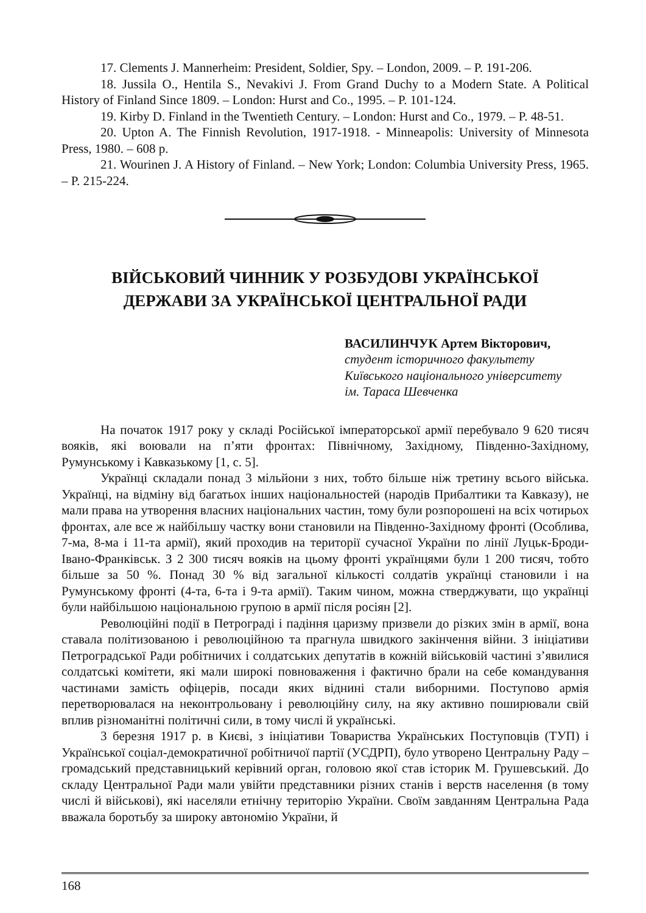17. Clements J. Mannerheim: President, Soldier, Spy. – London, 2009. – P. 191-206.
18. Jussila O., Hentila S., Nevakivi J. From Grand Duchy to a Modern State. A Political History of Finland Since 1809. – London: Hurst and Co., 1995. – P. 101-124.
19. Kirby D. Finland in the Twentieth Century. – London: Hurst and Co., 1979. – P. 48-51.
20. Upton A. The Finnish Revolution, 1917-1918. - Minneapolis: University of Minnesota Press, 1980. – 608 p.
21. Wourinen J. A History of Finland. – New York; London: Columbia University Press, 1965. – P. 215-224.
ВІЙСЬКОВИЙ ЧИННИК У РОЗБУДОВІ УКРАЇНСЬКОЇ
ДЕРЖАВИ ЗА УКРАЇНСЬКОЇ ЦЕНТРАЛЬНОЇ РАДИ
ВАСИЛИНЧУК Артем Вікторович,
студент історичного факультету
Київського національного університету
ім. Тараса Шевченка
На початок 1917 року у складі Російської імператорської армії перебувало 9 620 тисяч вояків, які воювали на п’яти фронтах: Північному, Західному, Південно-Західному, Румунському і Кавказькому [1, с. 5].
Українці складали понад 3 мільйони з них, тобто більше ніж третину всього війська. Українці, на відміну від багатьох інших національностей (народів Прибалтики та Кавказу), не мали права на утворення власних національних частин, тому були розпорошені на всіх чотирьох фронтах, але все ж найбільшу частку вони становили на Південно-Західному фронті (Особлива, 7-ма, 8-ма і 11-та армії), який проходив на території сучасної України по лінії Луцьк-Броди-Івано-Франківськ. З 2 300 тисяч вояків на цьому фронті українцями були 1 200 тисяч, тобто більше за 50 %. Понад 30 % від загальної кількості солдатів українці становили і на Румунському фронті (4-та, 6-та і 9-та армії). Таким чином, можна стверджувати, що українці були найбільшою національною групою в армії після росіян [2].
Революційні події в Петрограді і падіння царизму призвели до різких змін в армії, вона ставала політизованою і революційною та прагнула швидкого закінчення війни. З ініціативи Петроградської Ради робітничих і солдатських депутатів в кожній військовій частині з’явилися солдатські комітети, які мали широкі повноваження і фактично брали на себе командування частинами замість офіцерів, посади яких віднині стали виборними. Поступово армія перетворювалася на неконтрольовану і революційну силу, на яку активно поширювали свій вплив різноманітні політичні сили, в тому числі й українські.
3 березня 1917 р. в Києві, з ініціативи Товариства Українських Поступовців (ТУП) і Української соціал-демократичної робітничої партії (УСДРП), було утворено Центральну Раду – громадський представницький керівний орган, головою якої став історик М. Грушевський. До складу Центральної Ради мали увійти представники різних станів і верств населення (в тому числі й військові), які населяли етнічну територію України. Своїм завданням Центральна Рада вважала боротьбу за широку автономію України, й
168